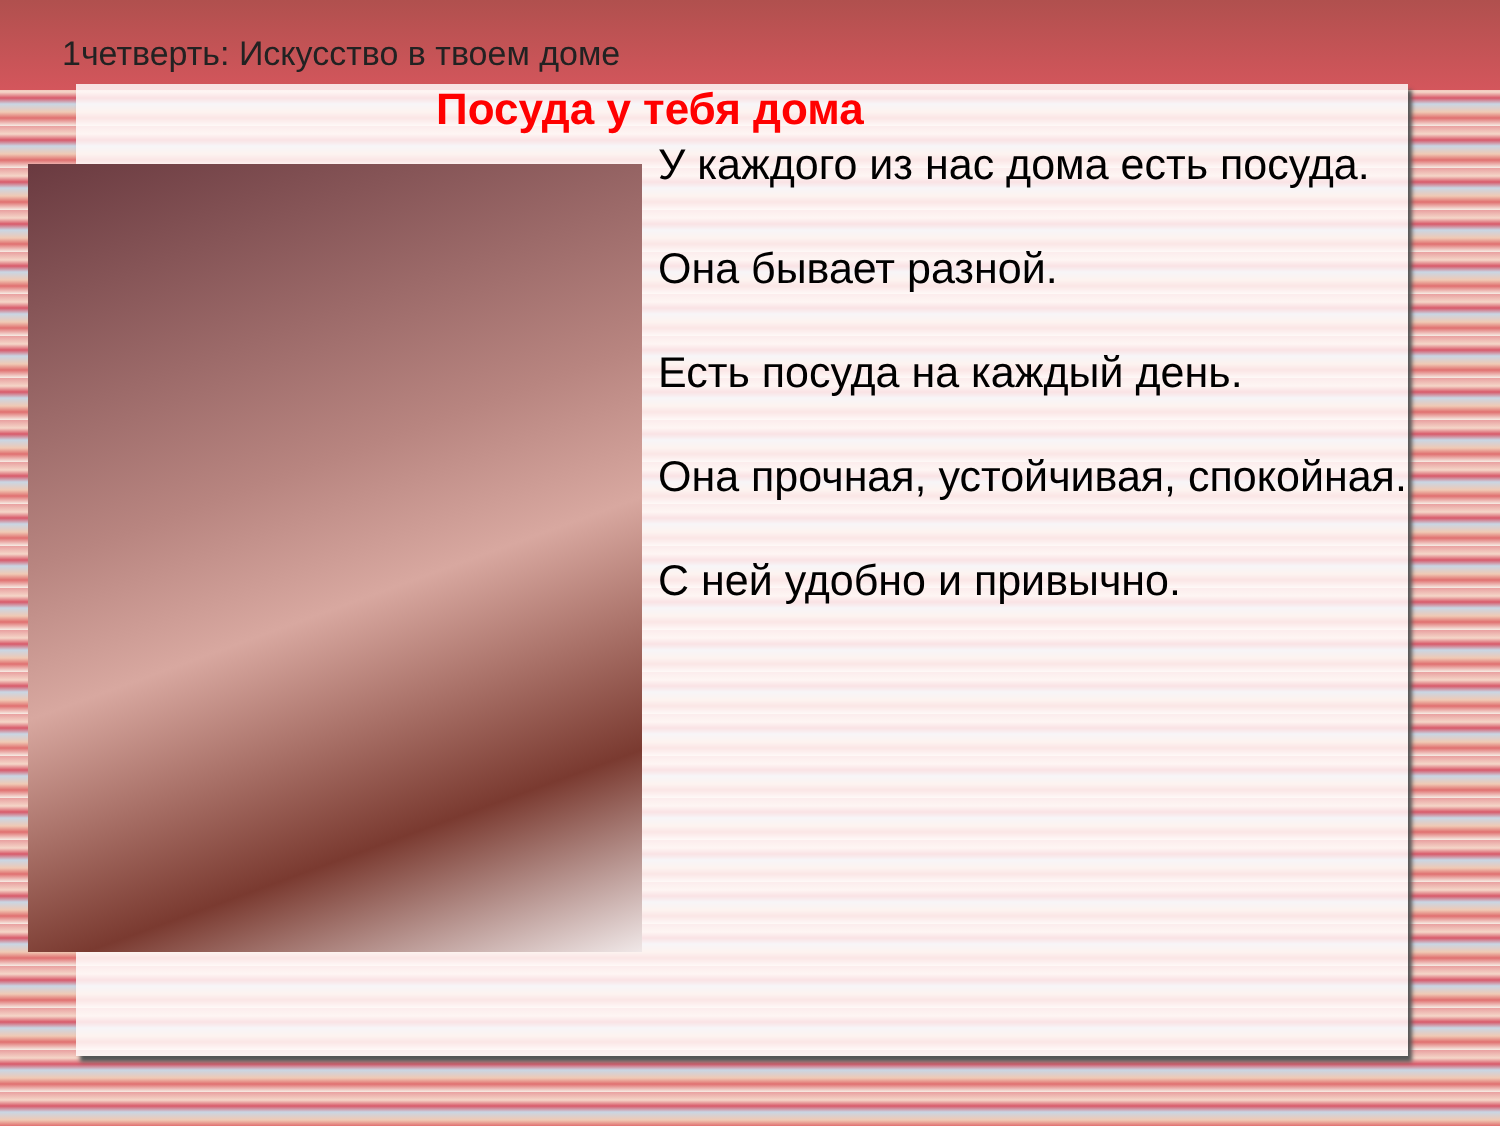1четверть: Искусство в твоем доме
Посуда у тебя дома
У каждого из нас дома есть посуда.
Она бывает разной.
Есть посуда на каждый день.
Она прочная, устойчивая, спокойная.
С ней удобно и привычно.